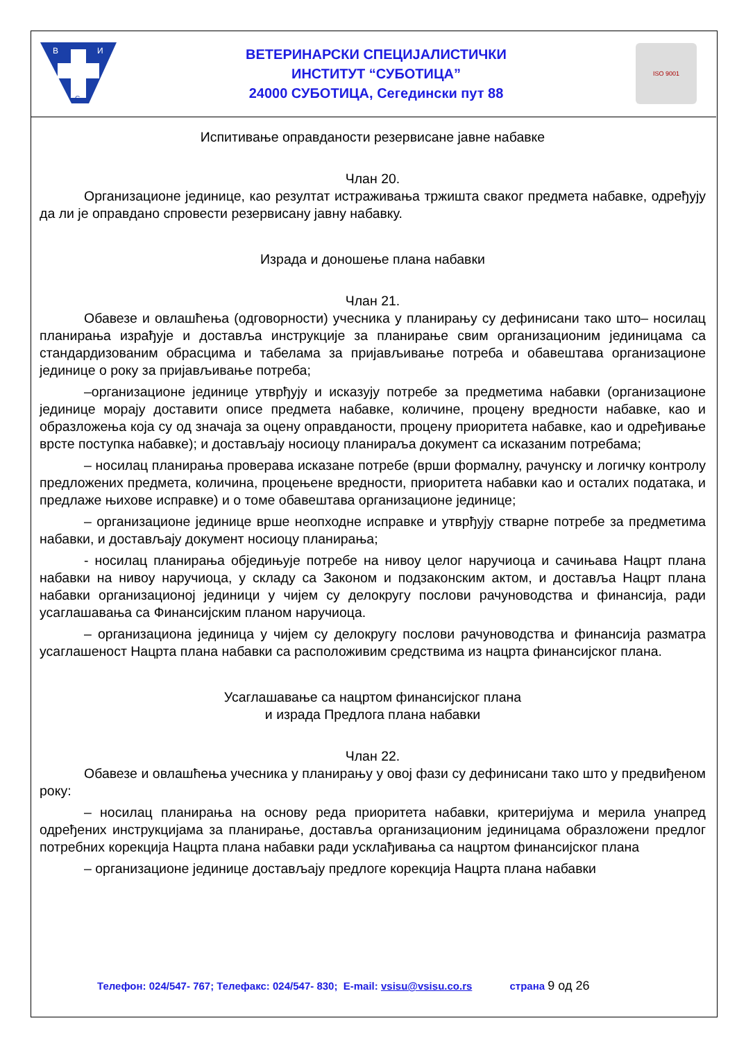В
И
С
ВЕТЕРИНАРСКИ СПЕЦИЈАЛИСТИЧКИ
ИНСТИТУТ “СУБОТИЦА”
24000 СУБОТИЦА, Сегедински пут 88
ISO 9001
Испитивање оправданости резервисане јавне набавке
Члан 20.
Организационе јединице, као резултат истраживања тржишта сваког предмета набавке, одређују да ли је оправдано спровести резервисану јавну набавку.
Израда и доношење плана набавки
Члан 21.
Обавезе и овлашћења (одговорности) учесника у планирању су дефинисани тако што– носилац планирања израђује и доставља инструкције за планирање свим организационим јединицама са стандардизованим обрасцима и табелама за пријављивање потреба и обавештава организационе јединице о року за пријављивање потреба;
–организационе јединице утврђују и исказују потребе за предметима набавки (организационе јединице морају доставити описе предмета набавке, количине, процену вредности набавке, као и образложења која су од значаја за оцену оправданости, процену приоритета набавке, као и одређивање врсте поступка набавке); и достављају носиоцу планираља документ са исказаним потребама;
– носилац планирања проверава исказане потребе (врши формалну, рачунску и логичку контролу предложених предмета, количина, процењене вредности, приоритета набавки као и осталих података, и предлаже њихове исправке) и о томе обавештава организационе јединице;
– организационе јединице врше неопходне исправке и утврђују стварне потребе за предметима набавки, и достављају документ носиоцу планирања;
- носилац планирања обједињује потребе на нивоу целог наручиоца и сачињава Нацрт плана набавки на нивоу наручиоца, у складу са Законом и подзаконским актом, и доставља Нацрт плана набавки организационој јединици у чијем су делокругу послови рачуноводства и финансија, ради усаглашавања са Финансијским планом наручиоца.
– организациона јединица у чијем су делокругу послови рачуноводства и финансија разматра усаглашеност Нацрта плана набавки са расположивим средствима из нацрта финансијског плана.
Усаглашавање са нацртом финансијског плана
и израда Предлога плана набавки
Члан 22.
Обавезе и овлашћења учесника у планирању у овој фази су дефинисани тако што у предвиђеном року:
– носилац планирања на основу реда приоритета набавки, критеријума и мерила унапред одређених инструкцијама за планирање, доставља организационим јединицама образложени предлог потребних корекција Нацрта плана набавки ради усклађивања са нацртом финансијског плана
– организационе јединице достављају предлоге корекција Нацрта плана набавки
Телефон: 024/547- 767; Телефакс: 024/547- 830; E-mail: vsisu@vsisu.co.rs страна 9 од 26